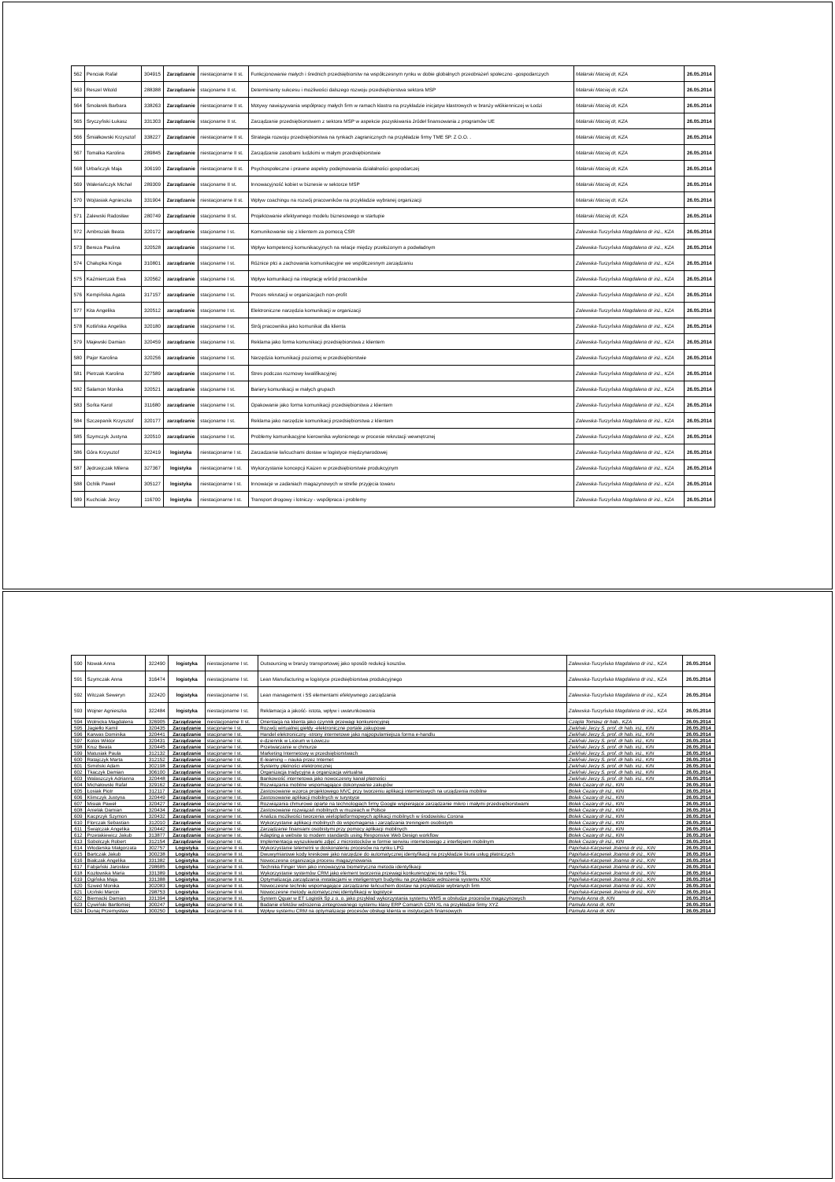| 562 | Penciak Rafał | 304915 | Zarządzanie | niestacjonarne II st. | Funkcjonowanie małych i średnich przedsiębiorstw na współczesnym rynku w dobie globalnych przeobrażeń społeczno -gospodarczych | Malarski Maciej dr, KZA | 26.05.2014 |
| 563 | Reszel Witold | 288388 | Zarządzanie | stacjonarne II st. | Determinanty sukcesu i możliwości dalszego rozwoju przedsiębiorstwa sektora MSP | Malarski Maciej dr, KZA | 26.05.2014 |
| 564 | Smolarek Barbara | 338263 | Zarządzanie | niestacjonarne II st. | Motywy nawiązywania współpracy małych firm w ramach klastra na przykładzie inicjatyw klastrowych w branży włókienniczej w Łodzi | Malarski Maciej dr, KZA | 26.05.2014 |
| 565 | Sryczyński Łukasz | 331303 | Zarządzanie | stacjonarne II st. | Zarządzanie przedsiębiorstwem z sektora MSP w aspekcie pozyskiwania źródeł finansowania z programów UE | Malarski Maciej dr, KZA | 26.05.2014 |
| 566 | Śmiałkowski Krzysztof | 338227 | Zarządzanie | niestacjonarne II st. | Strategia rozwoju przedsiębiorstwa na rynkach zagranicznych na przykładzie firmy TME SP. Z O.O. . | Malarski Maciej dr, KZA | 26.05.2014 |
| 567 | Tomalka Karolina | 289845 | Zarządzanie | niestacjonarne II st. | Zarządzanie zasobami ludzkimi w małym przedsiębiorstwie | Malarski Maciej dr, KZA | 26.05.2014 |
| 568 | Urbańczyk Maja | 306190 | Zarządzanie | niestacjonarne II st. | Psychospołeczne i prawne aspekty podejmowania działalności gospodarczej | Malarski Maciej dr, KZA | 26.05.2014 |
| 569 | Waleriańczyk Michał | 289309 | Zarządzanie | stacjonarne II st. | Innowacyjność kobiet w biznesie w sektorze MSP | Malarski Maciej dr, KZA | 26.05.2014 |
| 570 | Wojtasiak Agnieszka | 331904 | Zarządzanie | niestacjonarne II st. | Wpływ coachingu na rozwój pracowników na przykładzie wybranej organizacji | Malarski Maciej dr, KZA | 26.05.2014 |
| 571 | Zalewski Radosław | 280749 | Zarządzanie | stacjonarne II st. | Projektowanie efektywnego modelu biznesowego w startupie | Malarski Maciej dr, KZA | 26.05.2014 |
| 572 | Ambroziak Beata | 320172 | zarządzanie | stacjonarne I st. | Komunikowanie się z klientem za pomocą CSR | Zalewska-Turzyńska Magdalena dr inż., KZA | 26.05.2014 |
| 573 | Bereza Paulina | 320528 | zarządzanie | stacjonarne I st. | Wpływ kompetencji komunikacyjnych na relacje między przełożonym a podwładnym | Zalewska-Turzyńska Magdalena dr inż., KZA | 26.05.2014 |
| 574 | Chałupka Kinga | 310801 | zarządzanie | stacjonarne I st. | Różnice płci a zachowania komunikacyjne we współczesnym zarządzaniu | Zalewska-Turzyńska Magdalena dr inż., KZA | 26.05.2014 |
| 575 | Kaźmierczak Ewa | 320562 | zarządzanie | stacjonarne I st. | Wpływ komunikacji na integrację wśród pracowników | Zalewska-Turzyńska Magdalena dr inż., KZA | 26.05.2014 |
| 576 | Kempińska Agata | 317157 | zarządzanie | stacjonarne I st. | Proces rekrutacji w organizacjach non-profit | Zalewska-Turzyńska Magdalena dr inż., KZA | 26.05.2014 |
| 577 | Kita Angelika | 320512 | zarządzanie | stacjonarne I st. | Elektroniczne narzędzia komunikacji w organizacji | Zalewska-Turzyńska Magdalena dr inż., KZA | 26.05.2014 |
| 578 | Kotlińska Angelika | 320180 | zarządzanie | stacjonarne I st. | Strój pracownika jako komunikat dla klienta | Zalewska-Turzyńska Magdalena dr inż., KZA | 26.05.2014 |
| 579 | Majewski Damian | 320459 | zarządzanie | stacjonarne I st. | Reklama jako forma komunikacji przedsiębiorstwa z klientem | Zalewska-Turzyńska Magdalena dr inż., KZA | 26.05.2014 |
| 580 | Pajor Karolina | 320256 | zarządzanie | stacjonarne I st. | Narzędzia komunikacji poziomej w przedsiębiorstwie | Zalewska-Turzyńska Magdalena dr inż., KZA | 26.05.2014 |
| 581 | Pietrzak Karolina | 327589 | zarządzanie | stacjonarne I st. | Stres podczas rozmowy kwalifikacyjnej | Zalewska-Turzyńska Magdalena dr inż., KZA | 26.05.2014 |
| 582 | Salamon Monika | 320521 | zarządzanie | stacjonarne I st. | Bariery komunikacji w małych grupach | Zalewska-Turzyńska Magdalena dr inż., KZA | 26.05.2014 |
| 583 | Sońta Karol | 311680 | zarządzanie | stacjonarne I st. | Opakowanie jako forma komunikacji przedsiębiorstwa z klientem | Zalewska-Turzyńska Magdalena dr inż., KZA | 26.05.2014 |
| 584 | Szczepanik Krzysztof | 320177 | zarządzanie | stacjonarne I st. | Reklama jako narzędzie komunikacji przedsiębiorstwa z klientem | Zalewska-Turzyńska Magdalena dr inż., KZA | 26.05.2014 |
| 585 | Szymczyk Justyna | 320510 | zarządzanie | stacjonarne I st. | Problemy komunikacyjne kierownika wyłonionego w procesie rekrutacji wewnętrznej | Zalewska-Turzyńska Magdalena dr inż., KZA | 26.05.2014 |
| 586 | Góra Krzysztof | 322419 | logistyka | niestacjonarne I st. | Zarzadzanie łańcuchami dostaw w logistyce międzynarodowej | Zalewska-Turzyńska Magdalena dr inż., KZA | 26.05.2014 |
| 587 | Jędrzejczak Milena | 327367 | logistyka | niestacjonarne I st. | Wykorzystanie koncepcji Kaizen w przedsiębiorstwie produkcyjnym | Zalewska-Turzyńska Magdalena dr inż., KZA | 26.05.2014 |
| 588 | Ochlik Paweł | 305127 | logistyka | niestacjonarne I st. | Innowacje w zadaniach magazynowych w strefie przyjęcia towaru | Zalewska-Turzyńska Magdalena dr inż., KZA | 26.05.2014 |
| 589 | Kuchciak Jerzy | 116700 | logistyka | niestacjonarne I st. | Transport drogowy i lotniczy - współpraca i problemy | Zalewska-Turzyńska Magdalena dr inż., KZA | 26.05.2014 |
| 590 | Nowak Anna | 322490 | logistyka | niestacjonarne I st. | Outsourcing w branży transportowej jako sposób redukcji kosztów. | Zalewska-Turzyńska Magdalena dr inż., KZA | 26.05.2014 |
| 591 | Szymczak Anna | 316474 | logistyka | niestacjonarne I st. | Lean Manufacturing w logistyce przedsiębiorstwa produkcyjnego | Zalewska-Turzyńska Magdalena dr inż., KZA | 26.05.2014 |
| 592 | Witczak Seweryn | 322420 | logistyka | niestacjonarne I st. | Lean management i 5S elementami efektywnego zarządzania | Zalewska-Turzyńska Magdalena dr inż., KZA | 26.05.2014 |
| 593 | Wojner Agnieszka | 322484 | logistyka | niestacjonarne I st. | Reklamacja a jakość- istota, wpływ i uwarunkowania | Zalewska-Turzyńska Magdalena dr inż., KZA | 26.05.2014 |
| 594 | Wolnicka Magdalena | 326905 | Zarządzanie | niestacjonarne II st. | Orientacja na klienta jako czynnik przewagi konkurencyjnej | Czapla Tomasz dr hab., KZA | 26.05.2014 |
| 595 | Jagiełło Kamil | 320435 | Zarządzanie | stacjonarne I st. | Rozwój wirtualnej giełdy -elektroniczne portale zakupowe | Zieliński Jerzy S. prof. dr hab. inż., KIN | 26.05.2014 |
| 596 | Karwas Dominika | 320441 | Zarządzanie | stacjonarne I st. | Handel elektroniczny -strony internetowe jako najpopularniejsza forma e-handlu | Zieliński Jerzy S. prof. dr hab. inż., KIN | 26.05.2014 |
| 597 | Kolos Wiktor | 320431 | Zarządzanie | stacjonarne I st. | e-dziennik w Liceum w Łowiczu | Zieliński Jerzy S. prof. dr hab. inż., KIN | 26.05.2014 |
| 598 | Kruz Beata | 320445 | Zarządzanie | stacjonarne I st. | Przetwarzanie w chmurze | Zieliński Jerzy S. prof. dr hab. inż., KIN | 26.05.2014 |
| 599 | Matusiak Paula | 312132 | Zarządzanie | stacjonarne I st. | Marketing Internetowy w przedsiębiorstwach | Zieliński Jerzy S. prof. dr hab. inż., KIN | 26.05.2014 |
| 600 | Ratajczyk Marta | 312152 | Zarządzanie | stacjonarne I st. | E-learning – nauka przez Internet | Zieliński Jerzy S. prof. dr hab. inż., KIN | 26.05.2014 |
| 601 | Simiński Adam | 302198 | Zarządzanie | stacjonarne I st. | Systemy płatności elektronicznej | Zieliński Jerzy S. prof. dr hab. inż., KIN | 26.05.2014 |
| 602 | Tkaczyk Damian | 306100 | Zarządzanie | stacjonarne I st. | Organizacja tradycyjna a organizacja wirtualna | Zieliński Jerzy S. prof. dr hab. inż., KIN | 26.05.2014 |
| 603 | Walaszczyk Adrianna | 320448 | Zarządzanie | stacjonarne I st. | Bankowość internetowa jako nowoczesny kanał płatności | Zieliński Jerzy S. prof. dr hab. inż., KIN | 26.05.2014 |
| 604 | Michałowski Rafał | 329162 | Zarządzanie | stacjonarne I st. | Rozwiązania mobilne wspomagające dokonywanie zakupów | Bolek Cezary dr inż., KIN | 26.05.2014 |
| 605 | Łosiak Piotr | 312117 | Zarządzanie | stacjonarne I st. | Zastosowanie wzorca projektowego MVC przy tworzeniu aplikacji internetowych na urządzenia mobilne | Bolek Cezary dr inż., KIN | 26.05.2014 |
| 606 | Klimczyk Justyna | 320449 | Zarządzanie | stacjonarne I st. | Zastosowanie aplikacji mobilnych w turystyce | Bolek Cezary dr inż., KIN | 26.05.2014 |
| 607 | Misiak Paweł | 320427 | Zarządzanie | stacjonarne I st. | Rozwiązania chmurowe oparte na technologiach firmy Google wspierające zarządzanie mikro i małymi przedsiębiorstwami | Bolek Cezary dr inż., KIN | 26.05.2014 |
| 608 | Anielak Damian | 320434 | Zarządzanie | stacjonarne I st. | Zastosowanie rozwiązań mobilnych w muzeach w Polsce | Bolek Cezary dr inż., KIN | 26.05.2014 |
| 609 | Kacprzyk Szymon | 320432 | Zarządzanie | stacjonarne I st. | Analiza możliwości tworzenia wieloplatformopwych aplikacji mobilnych w środowisku Corona | Bolek Cezary dr inż., KIN | 26.05.2014 |
| 610 | Florczak Sebastian | 312010 | Zarządzanie | stacjonarne I st. | Wykorzystanie aplikacji mobilnych do wspomagania i zarządzania treningiem osobistym | Bolek Cezary dr inż., KIN | 26.05.2014 |
| 611 | Świątczak Angelika | 320442 | Zarządzanie | stacjonarne I st. | Zarządzanie finansami osobistymi przy pomocy aplikacji mobilnych | Bolek Cezary dr inż., KIN | 26.05.2014 |
| 612 | Przetakiewicz Jakub | 313877 | Zarządzanie | stacjonarne I st. | Adapting a website to modern standards using Responsive Web Design workflow | Bolek Cezary dr inż., KIN | 26.05.2014 |
| 613 | Sobolczyk Robert | 312154 | Zarządzanie | stacjonarne I st. | Implementacja wyszukiwarki zdjęć z microstocków w formie serwisu internetowego z interfejsem mobilnym | Bolek Cezary dr inż., KIN | 26.05.2014 |
| 614 | Włodarska Małgorzata | 302757 | Logistyka | stacjonarne II st. | Wykorzystanie telemetrii w doskonaleniu procesów na rynku LPG | Papińska-Kacperek Joanna dr inż., KIN | 26.05.2014 |
| 615 | Bartczak Jakub | 300238 | Logistyka | stacjonarne II st. | Dwuwymiarowe kody kreskowe jako narzędzie do automatycznej identyfikacji na przykładzie biura usług płatniczych | Papińska-Kacperek Joanna dr inż., KIN | 26.05.2014 |
| 616 | Białczak Angelika | 331382 | Logistyka | stacjonarne II st. | Nowoczesna organizacja procesu magazynowania | Papińska-Kacperek Joanna dr inż., KIN | 26.05.2014 |
| 617 | Fabjański Jarosław | 298685 | Logistyka | stacjonarne II st. | Technika Finger Vein jako innowacyjna biometryczna metoda identyfikacji | Papińska-Kacperek Joanna dr inż., KIN | 26.05.2014 |
| 618 | Kozłowska Maria | 331389 | Logistyka | stacjonarne II st. | Wykorzystanie systemów CRM jako element tworzenia przewagi konkurencyjnej na rynku TSL | Papińska-Kacperek Joanna dr inż., KIN | 26.05.2014 |
| 619 | Ogińska Maja | 331388 | Logistyka | stacjonarne II st. | Optymalizacja zarządzania instalacjami w inteligentnym budynku na przykładzie wdrożenia systemu KNX | Papińska-Kacperek Joanna dr inż., KIN | 26.05.2014 |
| 620 | Szwed Monika | 302083 | Logistyka | stacjonarne II st. | Nowoczesne techniki wspomagające zarządzanie łańcuchem dostaw na przykładzie wybranych firm | Papińska-Kacperek Joanna dr inż., KIN | 26.05.2014 |
| 621 | Uciński Marcin | 298753 | Logistyka | stacjonarne II st. | Nowoczesne metody automatycznej identyfikacji w logistyce | Papińska-Kacperek Joanna dr inż., KIN | 26.05.2014 |
| 622 | Biernacki Damian | 331394 | Logistyka | stacjonarne II st. | System Qguar w ET Logistik Sp z o. o. jako przykład wykorzystania systemu WMS w obsłudze procesów magazynowych | Pamuła Anna dr, KIN | 26.05.2014 |
| 623 | Cywiński Bartłomiej | 300247 | Logistyka | stacjonarne II st. | Badanie efektów wdrożenia zintegrowanego systemu klasy ERP Comarch CDN XL na przykładzie firmy XYZ | Pamuła Anna dr, KIN | 26.05.2014 |
| 624 | Dunaj Przemysław | 300250 | Logistyka | stacjonarne II st. | Wpływ systemu CRM na optymalizację procesów obsługi klienta w instytucjach finansowych | Pamuła Anna dr, KIN | 26.05.2014 |